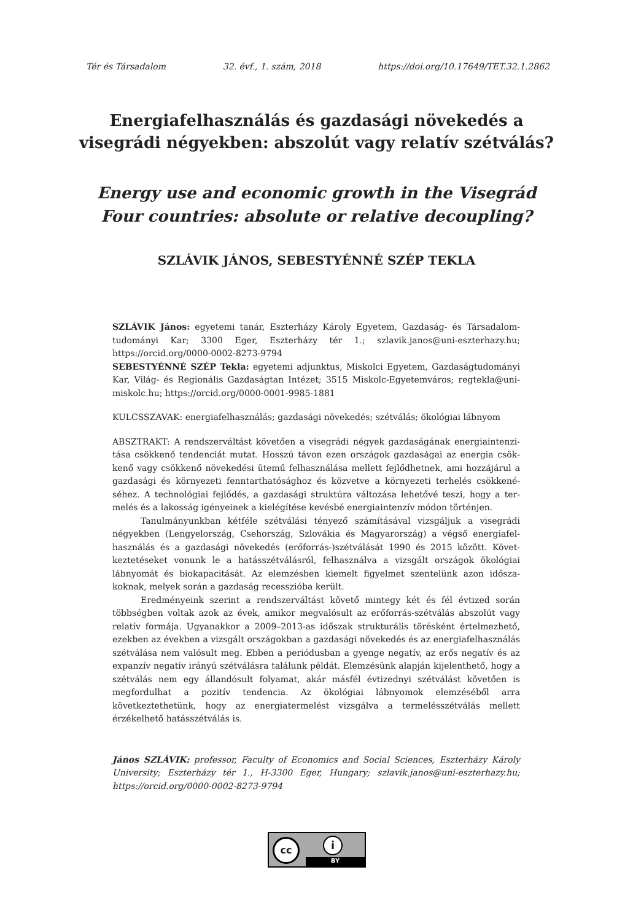Tér és Társadalom 32. évf., 1. szám, 2018 https://doi.org/10.17649/TET.32.1.2862
Energiafelhasználás és gazdasági növekedés a visegrádi négyekben: abszolút vagy relatív szétválás?
Energy use and economic growth in the Visegrád Four countries: absolute or relative decoupling?
SZLÁVIK JÁNOS, SEBESTYÉNNÉ SZÉP TEKLA
SZLÁVIK János: egyetemi tanár, Eszterházy Károly Egyetem, Gazdaság- és Társadalom­tudományi Kar; 3300 Eger, Eszterházy tér 1.; szlavik.janos@uni-eszterhazy.hu; https://orcid.org/0000-0002-8273-9794
SEBESTYÉNNÉ SZÉP Tekla: egyetemi adjunktus, Miskolci Egyetem, Gazdaságtudo­mányi Kar, Világ- és Regionális Gazdaságtan Intézet; 3515 Miskolc-Egyetemváros; regtekla@uni-miskolc.hu; https://orcid.org/0000-0001-9985-1881
KULCSSZAVAK: energiafelhasználás; gazdasági növekedés; szétválás; ökológiai lábnyom
ABSZTRAKT: A rendszerváltást követően a visegrádi négyek gazdaságának energiaintenzi­tása csökkenő tendenciát mutat. Hosszú távon ezen országok gazdaságai az energia csök­kenő vagy csökkenő növekedési ütemű felhasználása mellett fejlődhetnek, ami hozzájárul a gazdasági és környezeti fenntarthatósághoz és közvetve a környezeti terhelés csökkené­séhez. A technológiai fejlődés, a gazdasági struktúra változása lehetővé teszi, hogy a ter­melés és a lakosság igényeinek a kielégítése kevésbé energiaintenzív módon történjen.
Tanulmányunkban kétféle szétválási tényező számításával vizsgáljuk a visegrádi négyekben (Lengyelország, Csehország, Szlovákia és Magyarország) a végső energiafel­használás és a gazdasági növekedés (erőforrás-)szétválását 1990 és 2015 között. Követ­keztetéseket vonunk le a hatásszétválásról, felhasználva a vizsgált országok ökológiai lábnyomát és biokapacitását. Az elemzésben kiemelt figyelmet szentelünk azon idősza­koknak, melyek során a gazdaság recesszióba került.
Eredményeink szerint a rendszerváltást követő mintegy két és fél évtized során többségben voltak azok az évek, amikor megvalósult az erőforrás-szétválás abszolút vagy relatív formája. Ugyanakkor a 2009–2013-as időszak strukturális törésként értel­mezhető, ezekben az években a vizsgált országokban a gazdasági növekedés és az ener­giafelhasználás szétválása nem valósult meg. Ebben a periódusban a gyenge negatív, az erős negatív és az expanzív negatív irányú szétválásra találunk példát. Elemzésünk alapján kijelenthető, hogy a szétválás nem egy állandósult folyamat, akár másfél évti­zednyi szétválást követően is megfordulhat a pozitív tendencia. Az ökológiai lábnyo­mok elemzéséből arra következtethetünk, hogy az energiatermelést vizsgálva a termelésszétválás mellett érzékelhető hatásszétválás is.
János SZLÁVIK: professor, Faculty of Economics and Social Sciences, Eszterházy Károly University; Eszterházy tér 1., H-3300 Eger, Hungary; szlavik.janos@uni-eszterhazy.hu; https://orcid.org/0000-0002-8273-9794
cc i
BY